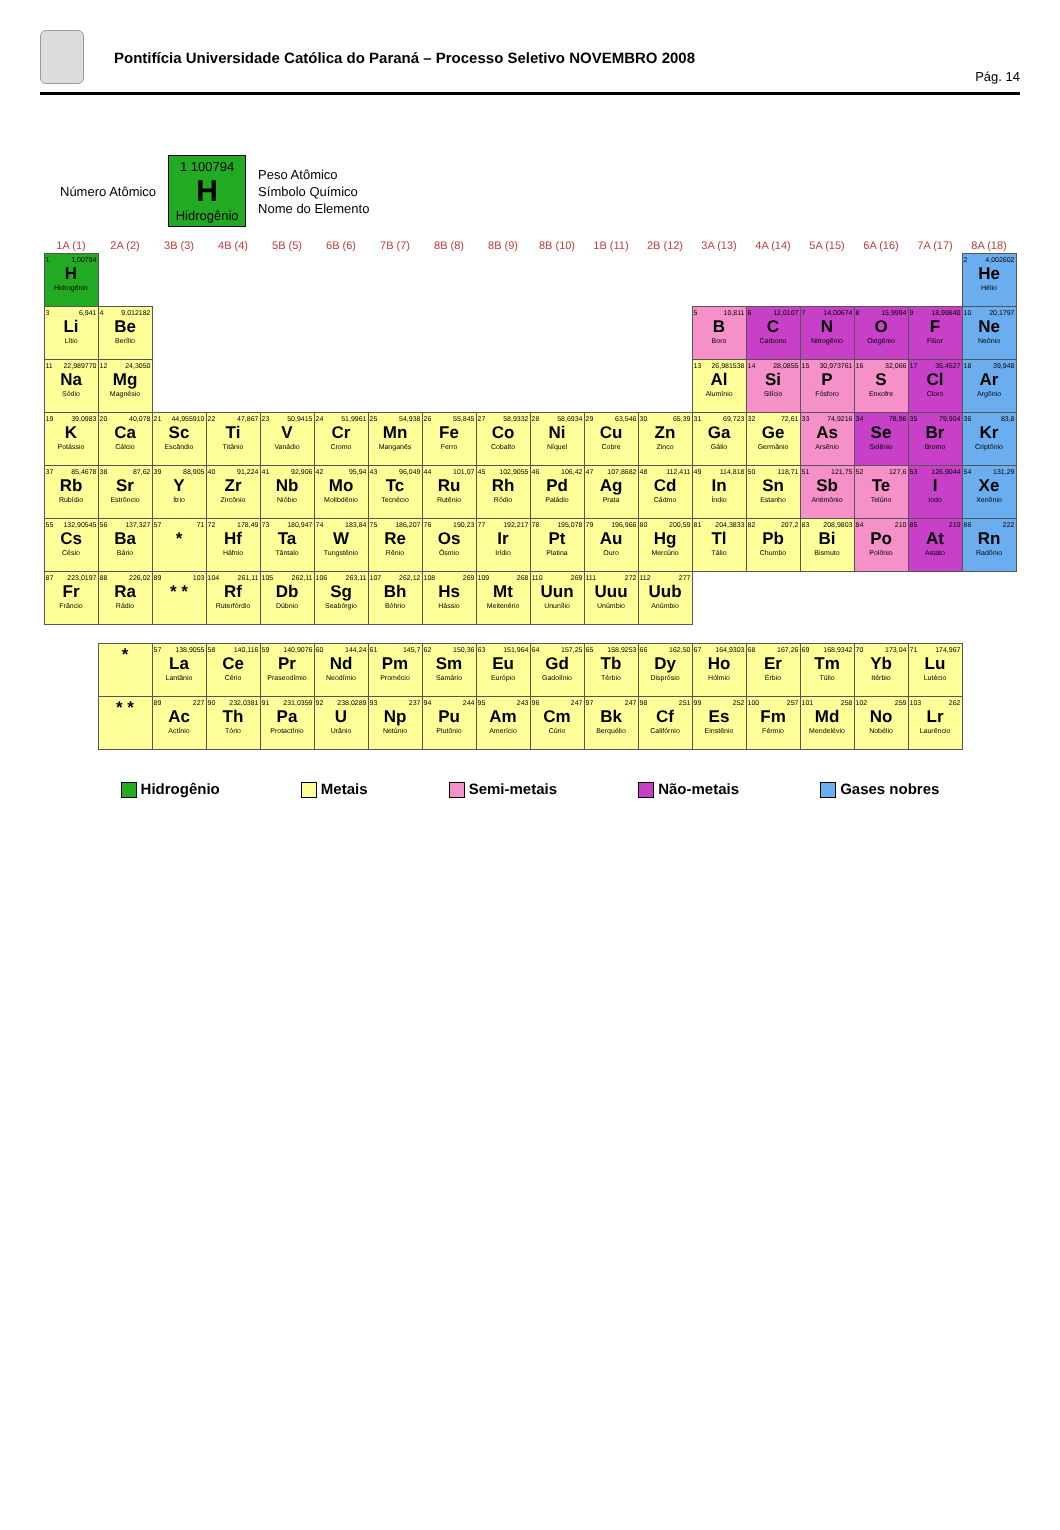Pontifícia Universidade Católica do Paraná – Processo Seletivo NOVEMBRO 2008
Pág. 14
Número Atômico
1 100794
H
Hidrogênio
Peso Atômico
Símbolo Químico
Nome do Elemento
| 1A (1) | 2A (2) | 3B (3) | 4B (4) | 5B (5) | 6B (6) | 7B (7) | 8B (8) | 8B (9) | 8B (10) | 1B (11) | 2B (12) | 3A (13) | 4A (14) | 5A (15) | 6A (16) | 7A (17) | 8A (18) |
| --- | --- | --- | --- | --- | --- | --- | --- | --- | --- | --- | --- | --- | --- | --- | --- | --- | --- |
| 1 1,00794 H Hidrogênio | | | | | | | | | | | | | | | | | 2 4,002602 He Hélio |
| 3 6,941 Li Lítio | 4 9,012182 Be Berílio | | | | | | | | | | | 5 10,811 B Boro | 6 12,0107 C Carbono | 7 14,00674 N Nitrogênio | 8 15,9994 O Oxigênio | 9 18,99840 F Flúor | 10 20,1797 Ne Neônio |
| 11 22,989770 Na Sódio | 12 24,3050 Mg Magnésio | | | | | | | | | | | 13 26,981538 Al Alumínio | 14 28,0855 Si Silício | 15 30,973761 P Fósforo | 16 32,066 S Enxofre | 17 35,4527 Cl Cloro | 18 39,948 Ar Argônio |
| 19 39,0983 K Potássio | 20 40,078 Ca Cálcio | 21 44,955910 Sc Escândio | 22 47,867 Ti Titânio | 23 50,9415 V Vanádio | 24 51,9961 Cr Cromo | 25 54,938 Mn Manganês | 26 55,845 Fe Ferro | 27 58,9332 Co Cobalto | 28 58,6934 Ni Níquel | 29 63,546 Cu Cobre | 30 65,39 Zn Zinco | 31 69,723 Ga Gálio | 32 72,61 Ge Germânio | 33 74,9216 As Arsênio | 34 78,96 Se Selênio | 35 79,904 Br Bromo | 36 83,8 Kr Criptônio |
| 37 85,4678 Rb Rubídio | 38 87,62 Sr Estrôncio | 39 88,905 Y Ítrio | 40 91,224 Zr Zircônio | 41 92,906 Nb Nióbio | 42 95,94 Mo Molibdênio | 43 96,049 Tc Tecnécio | 44 101,07 Ru Rutênio | 45 102,9055 Rh Ródio | 46 106,42 Pd Paládio | 47 107,8682 Ag Prata | 48 112,411 Cd Cádmo | 49 114,818 In Índio | 50 118,71 Sn Estanho | 51 121,75 Sb Antimônio | 52 127,6 Te Telúrio | 53 126,9044 I Iodo | 54 131,29 Xe Xenônio |
| 55 132,90545 Cs Césio | 56 137,327 Ba Bário | 57 71 * | 72 178,49 Hf Háfnio | 73 180,947 Ta Tântalo | 74 183,84 W Tungstênio | 75 186,207 Re Rênio | 76 190,23 Os Ósmio | 77 192,217 Ir Irídio | 78 195,078 Pt Platina | 79 196,966 Au Ouro | 80 200,59 Hg Mercúrio | 81 204,3833 Tl Tálio | 82 207,2 Pb Chumbo | 83 208,9803 Bi Bismuto | 84 210 Po Polônio | 85 210 At Astato | 86 222 Rn Radônio |
| 87 223,0197 Fr Frâncio | 88 226,02 Ra Rádio | 89 103 * * | 104 261,11 Rf Ruterfórdio | 105 262,11 Db Dúbnio | 106 263,11 Sg Seabórgio | 107 262,12 Bh Bóhrio | 108 269 Hs Hássio | 109 268 Mt Meitenério | 110 269 Uun Ununílio | 111 272 Uuu Unúmbio | 112 277 Uub Anúmbio | | | | | | |
| * | 57 138,9055 La Lantânio | 58 140,116 Ce Cério | 59 140,9076 Pr Praseodímio | 60 144,24 Nd Neodímio | 61 145,7 Pm Promécio | 62 150,36 Sm Samário | 63 151,964 Eu Európio | 64 157,25 Gd Gadolínio | 65 158,9253 Tb Térbio | 66 162,50 Dy Disprósio | 67 164,9303 Ho Hólmio | 68 167,26 Er Érbio | 69 168,9342 Tm Túlio | 70 173,04 Yb Itérbio | 71 174,967 Lu Lutécio |
| * * | 89 227 Ac Actínio | 90 232,0381 Th Tório | 91 231,0359 Pa Protactínio | 92 238,0289 U Urânio | 93 237 Np Netúnio | 94 244 Pu Plutônio | 95 243 Am Amerício | 96 247 Cm Cúrio | 97 247 Bk Berquélio | 98 251 Cf Califórnio | 99 252 Es Einstênio | 100 257 Fm Férmio | 101 258 Md Mendelévio | 102 259 No Nobélio | 103 262 Lr Laurêncio |
Hidrogênio Metais Semi-metais Não-metais Gases nobres